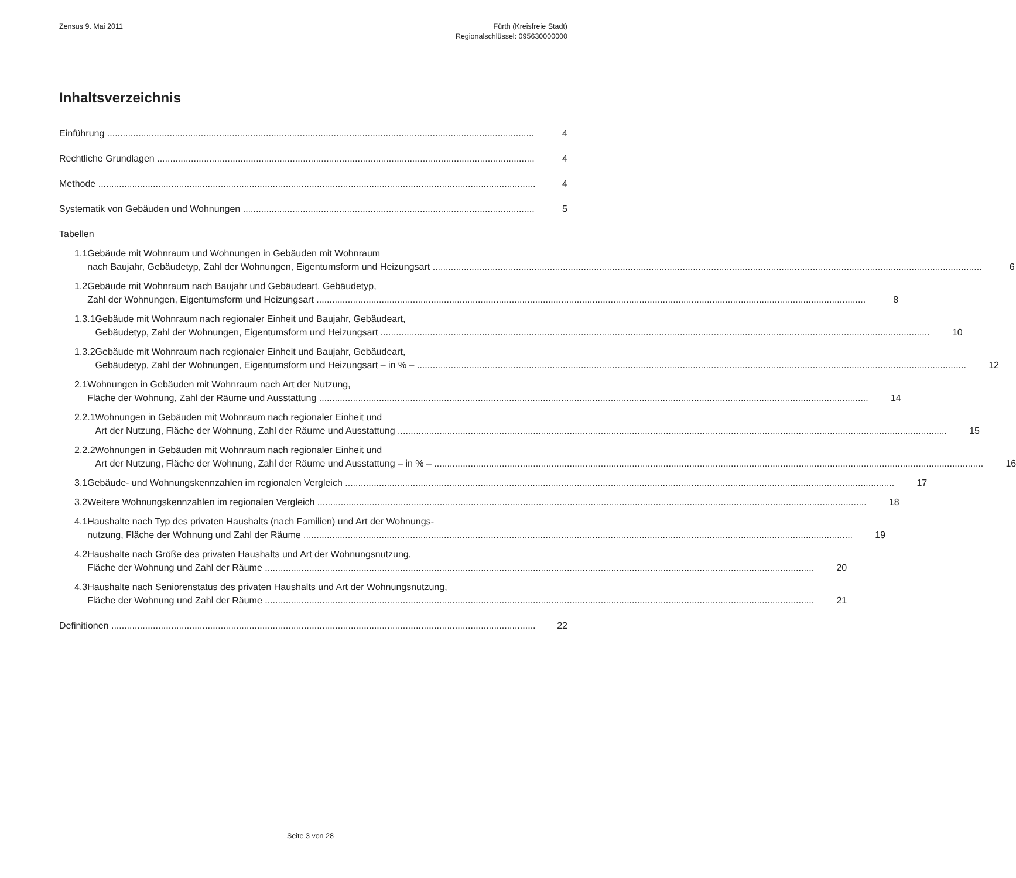Zensus 9. Mai 2011 Fürth (Kreisfreie Stadt)
Regionalschlüssel: 095630000000
Inhaltsverzeichnis
Einführung 4
Rechtliche Grundlagen 4
Methode 4
Systematik von Gebäuden und Wohnungen 5
Tabellen
1.1 Gebäude mit Wohnraum und Wohnungen in Gebäuden mit Wohnraum
nach Baujahr, Gebäudetyp, Zahl der Wohnungen, Eigentumsform und Heizungsart 6
1.2 Gebäude mit Wohnraum nach Baujahr und Gebäudeart, Gebäudetyp,
Zahl der Wohnungen, Eigentumsform und Heizungsart 8
1.3.1 Gebäude mit Wohnraum nach regionaler Einheit und Baujahr, Gebäudeart,
Gebäudetyp, Zahl der Wohnungen, Eigentumsform und Heizungsart 10
1.3.2 Gebäude mit Wohnraum nach regionaler Einheit und Baujahr, Gebäudeart,
Gebäudetyp, Zahl der Wohnungen, Eigentumsform und Heizungsart – in % – 12
2.1 Wohnungen in Gebäuden mit Wohnraum nach Art der Nutzung,
Fläche der Wohnung, Zahl der Räume und Ausstattung 14
2.2.1 Wohnungen in Gebäuden mit Wohnraum nach regionaler Einheit und
Art der Nutzung, Fläche der Wohnung, Zahl der Räume und Ausstattung 15
2.2.2 Wohnungen in Gebäuden mit Wohnraum nach regionaler Einheit und
Art der Nutzung, Fläche der Wohnung, Zahl der Räume und Ausstattung – in % – 16
3.1 Gebäude- und Wohnungskennzahlen im regionalen Vergleich 17
3.2 Weitere Wohnungskennzahlen im regionalen Vergleich 18
4.1 Haushalte nach Typ des privaten Haushalts (nach Familien) und Art der Wohnungs-
nutzung, Fläche der Wohnung und Zahl der Räume 19
4.2 Haushalte nach Größe des privaten Haushalts und Art der Wohnungsnutzung,
Fläche der Wohnung und Zahl der Räume 20
4.3 Haushalte nach Seniorenstatus des privaten Haushalts und Art der Wohnungsnutzung,
Fläche der Wohnung und Zahl der Räume 21
Definitionen 22
Seite 3 von 28